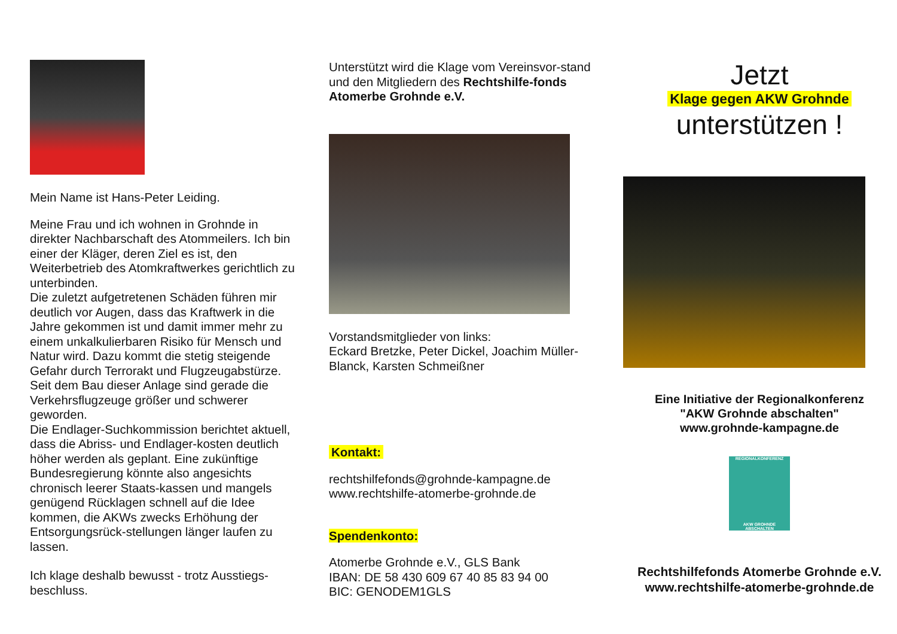Mein Name ist Hans-Peter Leiding.
Meine Frau und ich wohnen in Grohnde in direkter Nachbarschaft des Atommeilers. Ich bin einer der Kläger, deren Ziel es ist, den Weiterbetrieb des Atomkraftwerkes gerichtlich zu unterbinden.
Die zuletzt aufgetretenen Schäden führen mir deutlich vor Augen, dass das Kraftwerk in die Jahre gekommen ist und damit immer mehr zu einem unkalkulierbaren Risiko für Mensch und Natur wird. Dazu kommt die stetig steigende Gefahr durch Terrorakt und Flugzeugabstürze. Seit dem Bau dieser Anlage sind gerade die Verkehrsflugzeuge größer und schwerer geworden.
Die Endlager-Suchkommission berichtet aktuell, dass die Abriss- und Endlager-kosten deutlich höher werden als geplant. Eine zukünftige Bundesregierung könnte also angesichts chronisch leerer Staats-kassen und mangels genügend Rücklagen schnell auf die Idee kommen, die AKWs zwecks Erhöhung der Entsorgungsrück-stellungen länger laufen zu lassen.
Ich klage deshalb bewusst - trotz Ausstiegs-beschluss.
Unterstützt wird die Klage vom Vereinsvor-stand und den Mitgliedern des Rechtshilfe-fonds Atomerbe Grohnde e.V.
Vorstandsmitglieder von links:
Eckard Bretzke, Peter Dickel, Joachim Müller-Blanck, Karsten Schmeißner
Kontakt:
rechtshilfefonds@grohnde-kampagne.de
www.rechtshilfe-atomerbe-grohnde.de
Spendenkonto:
Atomerbe Grohnde e.V., GLS Bank
IBAN: DE 58 430 609 67 40 85 83 94 00
BIC: GENODEM1GLS
Jetzt
Klage gegen AKW Grohnde
unterstützen !
Eine Initiative der Regionalkonferenz
"AKW Grohnde abschalten"
www.grohnde-kampagne.de
REGIONALKONFERENZ
AKW GROHNDE ABSCHALTEN
Rechtshilfefonds Atomerbe Grohnde e.V.
www.rechtshilfe-atomerbe-grohnde.de